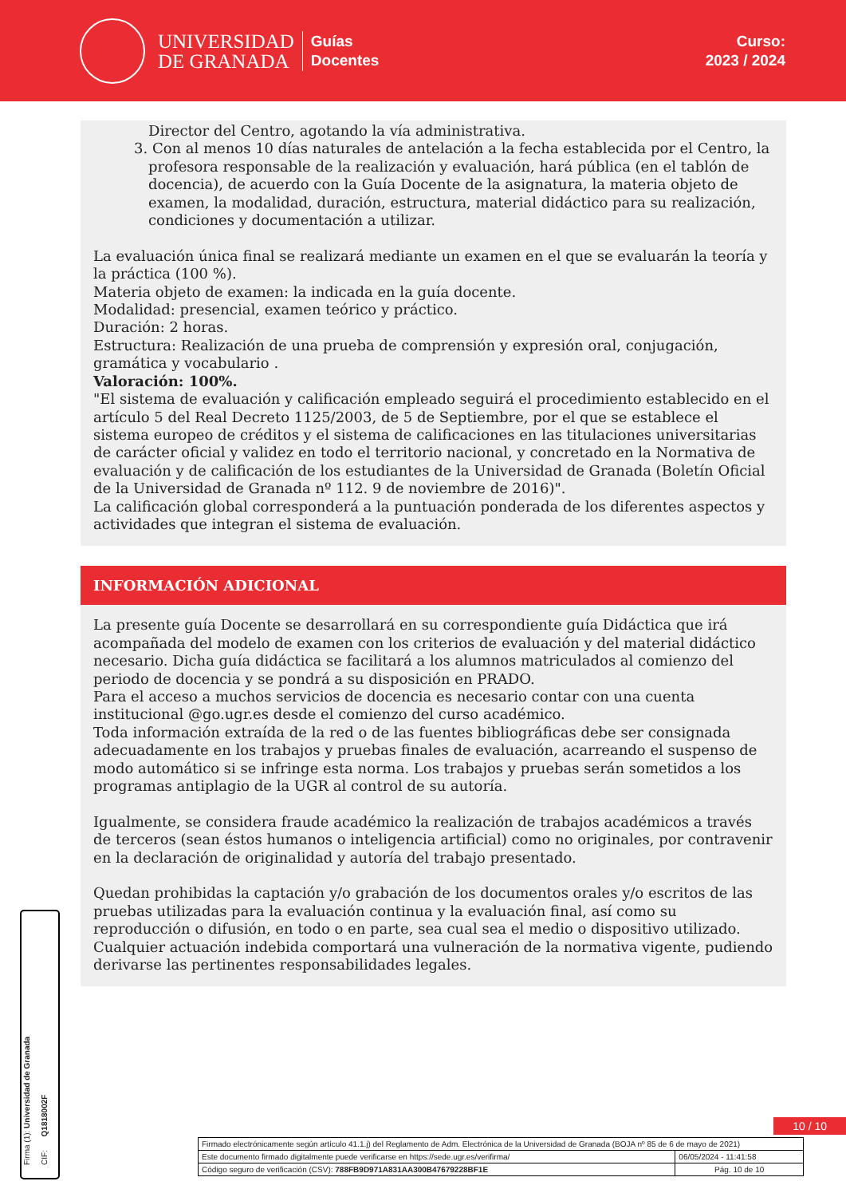UNIVERSIDAD
DE GRANADA
Guías
Docentes
Curso:
2023 / 2024
Director del Centro, agotando la vía administrativa.
3. Con al menos 10 días naturales de antelación a la fecha establecida por el Centro, la profesora responsable de la realización y evaluación, hará pública (en el tablón de docencia), de acuerdo con la Guía Docente de la asignatura, la materia objeto de examen, la modalidad, duración, estructura, material didáctico para su realización, condiciones y documentación a utilizar.
La evaluación única final se realizará mediante un examen en el que se evaluarán la teoría y la práctica (100 %).
Materia objeto de examen: la indicada en la guía docente.
Modalidad: presencial, examen teórico y práctico.
Duración: 2 horas.
Estructura: Realización de una prueba de comprensión y expresión oral, conjugación, gramática y vocabulario .
Valoración: 100%.
"El sistema de evaluación y calificación empleado seguirá el procedimiento establecido en el artículo 5 del Real Decreto 1125/2003, de 5 de Septiembre, por el que se establece el sistema europeo de créditos y el sistema de calificaciones en las titulaciones universitarias de carácter oficial y validez en todo el territorio nacional, y concretado en la Normativa de evaluación y de calificación de los estudiantes de la Universidad de Granada (Boletín Oficial de la Universidad de Granada nº 112. 9 de noviembre de 2016)".
La calificación global corresponderá a la puntuación ponderada de los diferentes aspectos y actividades que integran el sistema de evaluación.
INFORMACIÓN ADICIONAL
La presente guía Docente se desarrollará en su correspondiente guía Didáctica que irá acompañada del modelo de examen con los criterios de evaluación y del material didáctico necesario. Dicha guía didáctica se facilitará a los alumnos matriculados al comienzo del periodo de docencia y se pondrá a su disposición en PRADO.
Para el acceso a muchos servicios de docencia es necesario contar con una cuenta institucional @go.ugr.es desde el comienzo del curso académico.
Toda información extraída de la red o de las fuentes bibliográficas debe ser consignada adecuadamente en los trabajos y pruebas finales de evaluación, acarreando el suspenso de modo automático si se infringe esta norma. Los trabajos y pruebas serán sometidos a los programas antiplagio de la UGR al control de su autoría.
Igualmente, se considera fraude académico la realización de trabajos académicos a través de terceros (sean éstos humanos o inteligencia artificial) como no originales, por contravenir en la declaración de originalidad y autoría del trabajo presentado.
Quedan prohibidas la captación y/o grabación de los documentos orales y/o escritos de las pruebas utilizadas para la evaluación continua y la evaluación final, así como su reproducción o difusión, en todo o en parte, sea cual sea el medio o dispositivo utilizado. Cualquier actuación indebida comportará una vulneración de la normativa vigente, pudiendo derivarse las pertinentes responsabilidades legales.
Firma (1): Universidad de Granada
CIF: Q1818002F
10 / 10
| Firmado electrónicamente según artículo 41.1.j) del Reglamento de Adm. Electrónica de la Universidad de Granada (BOJA nº 85 de 6 de mayo de 2021) | |
| Este documento firmado digitalmente puede verificarse en https://sede.ugr.es/verifirma/ | 06/05/2024 - 11:41:58 |
| Código seguro de verificación (CSV): 788FB9D971A831AA300B47679228BF1E | Pág. 10 de 10 |